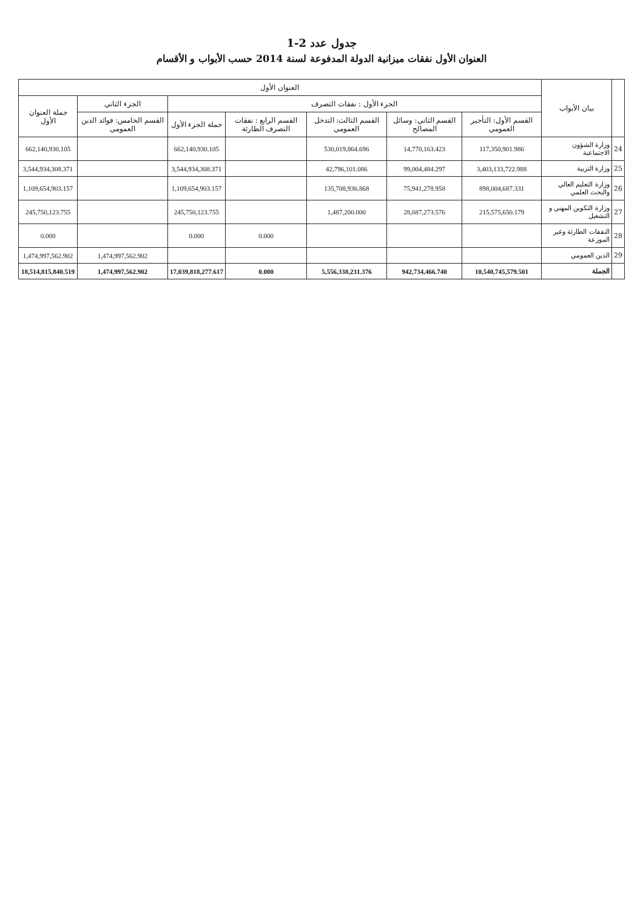جدول عدد 2-1
العنوان الأول نفقات ميزانية الدولة المدفوعة لسنة 2014 حسب الأبواب و الأقسام
| | بيان الأبواب | العنوان الأول | | | | | | |
| --- | --- | --- | --- | --- | --- | --- | --- | --- |
| | | الجزء الأول : نفقات التصرف | | | | | الجزء الثاني | جملة العنوان الأول |
| | | القسم الأول: التأجير العمومي | القسم الثاني: وسائل المصالح | القسم الثالث: التدخل العمومي | القسم الرابع : نفقات التصرف الطارئة | جملة الجزء الأول | القسم الخامس: فوائد الدين العمومي | |
| 24 | وزارة الشؤون الاجتماعية | 117,350,901.986 | 14,770,163.423 | 530,019,864.696 | | 662,140,930.105 | | 662,140,930.105 |
| 25 | وزارة التربية | 3,403,133,722.988 | 99,004,484.297 | 42,796,101.086 | | 3,544,934,308.371 | | 3,544,934,308.371 |
| 26 | وزارة التعليم العالي والبحث العلمي | 898,004,687.331 | 75,941,278.958 | 135,708,936.868 | | 1,109,654,903.157 | | 1,109,654,903.157 |
| 27 | وزارة التكوين المهني و التشغيل | 215,575,650.179 | 28,687,273.576 | 1,487,200.000 | | 245,750,123.755 | | 245,750,123.755 |
| 28 | النفقات الطارئة وغير الموزعة | | | | 0.000 | 0.000 | | 0.000 |
| 29 | الدين العمومي | | | | | | 1,474,997,562.902 | 1,474,997,562.902 |
| | الجملة | 10,540,745,579.501 | 942,734,466.740 | 5,556,338,231.376 | 0.000 | 17,039,818,277.617 | 1,474,997,562.902 | 18,514,815,840.519 |